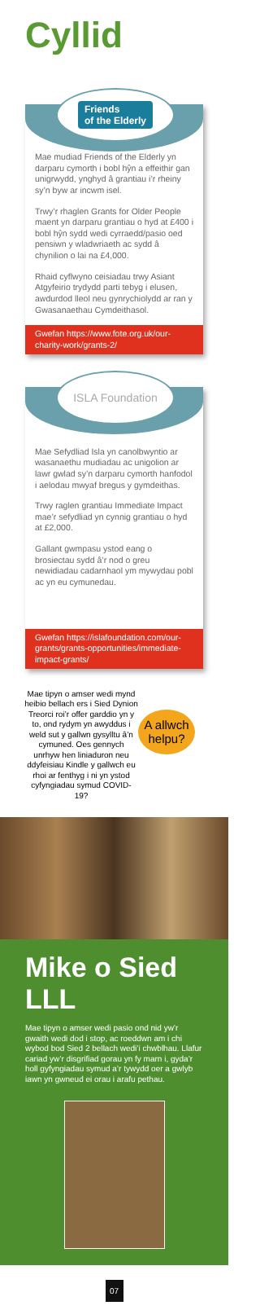Cyllid
Friends
of the Elderly
Mae mudiad Friends of the Elderly yn darparu cymorth i bobl hŷn a effeithir gan unigrwydd, ynghyd â grantiau i’r rheiny sy’n byw ar incwm isel.
Trwy’r rhaglen Grants for Older People maent yn darparu grantiau o hyd at £400 i bobl hŷn sydd wedi cyrraedd/pasio oed pensiwn y wladwriaeth ac sydd â chynilion o lai na £4,000.
Rhaid cyflwyno ceisiadau trwy Asiant Atgyfeirio trydydd parti tebyg i elusen, awdurdod lleol neu gynrychiolydd ar ran y Gwasanaethau Cymdeithasol.
Gwefan https://www.fote.org.uk/our-charity-work/grants-2/
ISLA Foundation
Mae Sefydliad Isla yn canolbwyntio ar wasanaethu mudiadau ac unigolion ar lawr gwlad sy’n darparu cymorth hanfodol i aelodau mwyaf bregus y gymdeithas.
Trwy raglen grantiau Immediate Impact mae’r sefydliad yn cynnig grantiau o hyd at £2,000.
Gallant gwmpasu ystod eang o brosiectau sydd â’r nod o greu newidiadau cadarnhaol ym mywydau pobl ac yn eu cymunedau.
Gwefan https://islafoundation.com/our-grants/grants-opportunities/immediate-impact-grants/
Mae tipyn o amser wedi mynd heibio bellach ers i Sied Dynion Treorci roi’r offer garddio yn y to, ond rydym yn awyddus i weld sut y gallwn gysylltu â’n cymuned. Oes gennych unrhyw hen liniaduron neu ddyfeisiau Kindle y gallwch eu rhoi ar fenthyg i ni yn ystod cyfyngiadau symud COVID-19?
A allwch helpu?
Mike o Sied LLL
Mae tipyn o amser wedi pasio ond nid yw’r gwaith wedi dod i stop, ac roeddwn am i chi wybod bod Sied 2 bellach wedi’i chwblhau. Llafur cariad yw’r disgrifiad gorau yn fy marn i, gyda’r holl gyfyngiadau symud a’r tywydd oer a gwlyb iawn yn gwneud ei orau i arafu pethau.
07